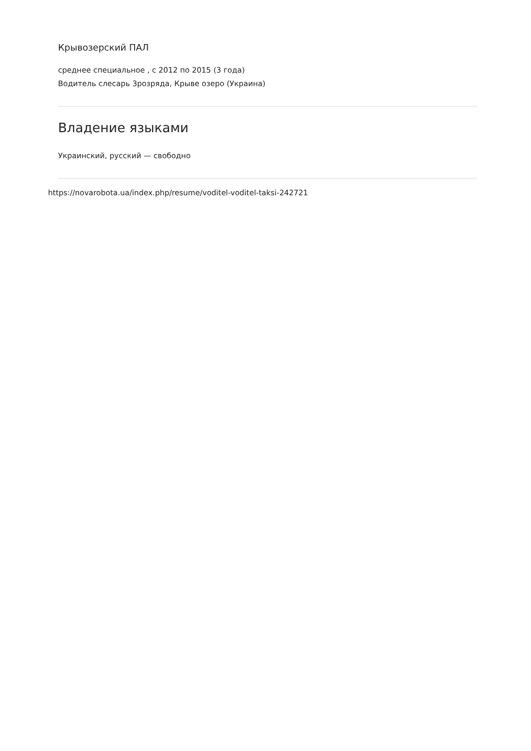Крывозерский ПАЛ
среднее специальное , с 2012 по 2015 (3 года)
Водитель слесарь 3розряда, Крыве озеро (Украина)
Владение языками
Украинский, русский — свободно
https://novarobota.ua/index.php/resume/voditel-voditel-taksi-242721